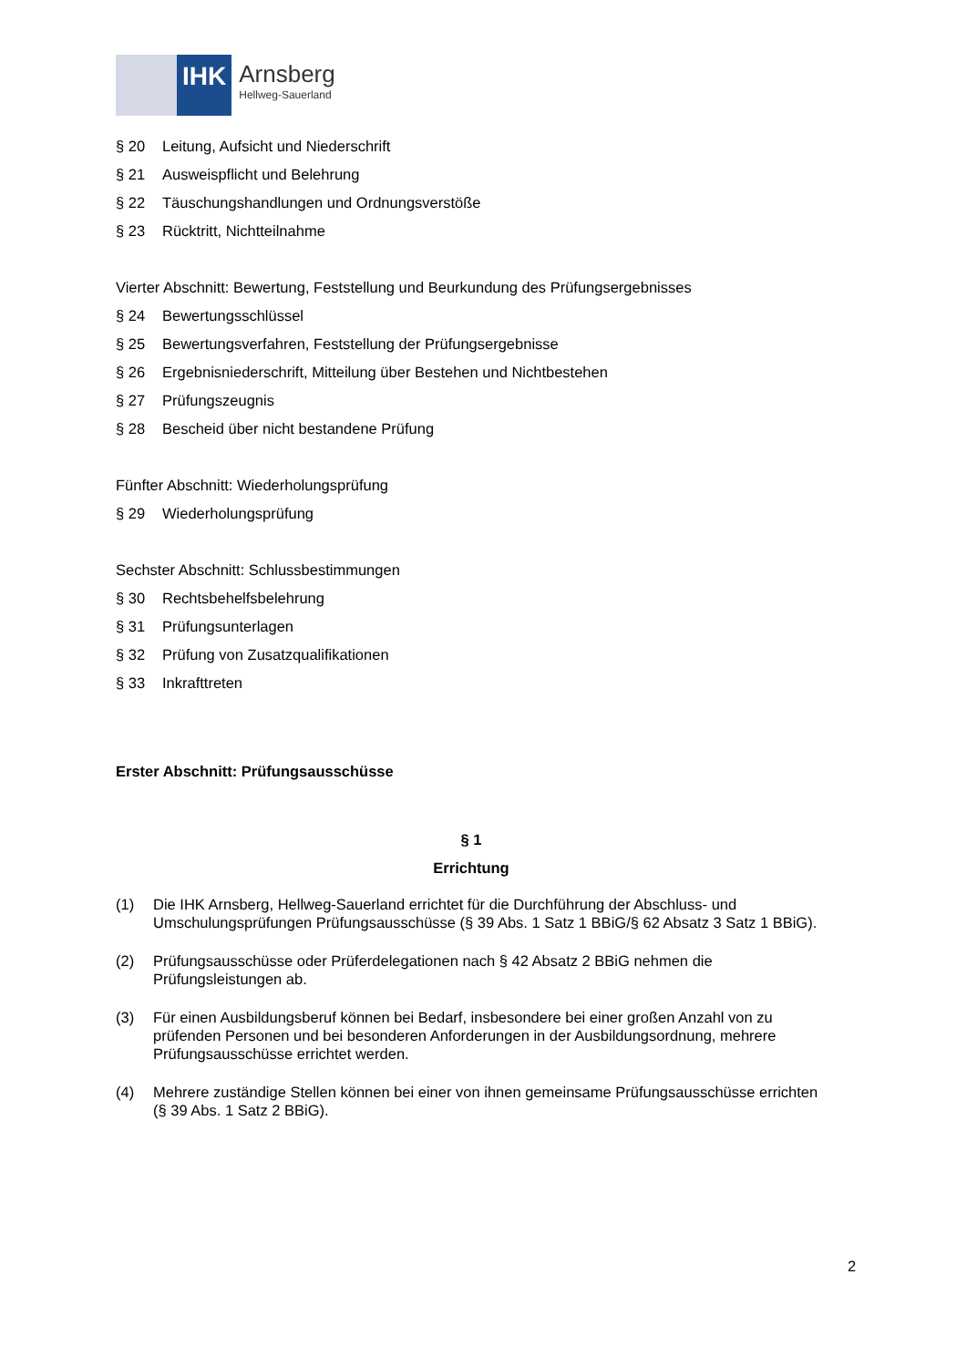IHK Arnsberg
Hellweg-Sauerland
§ 20 Leitung, Aufsicht und Niederschrift
§ 21 Ausweispflicht und Belehrung
§ 22 Täuschungshandlungen und Ordnungsverstöße
§ 23 Rücktritt, Nichtteilnahme
Vierter Abschnitt: Bewertung, Feststellung und Beurkundung des Prüfungsergebnisses
§ 24 Bewertungsschlüssel
§ 25 Bewertungsverfahren, Feststellung der Prüfungsergebnisse
§ 26 Ergebnisniederschrift, Mitteilung über Bestehen und Nichtbestehen
§ 27 Prüfungszeugnis
§ 28 Bescheid über nicht bestandene Prüfung
Fünfter Abschnitt: Wiederholungsprüfung
§ 29 Wiederholungsprüfung
Sechster Abschnitt: Schlussbestimmungen
§ 30 Rechtsbehelfsbelehrung
§ 31 Prüfungsunterlagen
§ 32 Prüfung von Zusatzqualifikationen
§ 33 Inkrafttreten
Erster Abschnitt: Prüfungsausschüsse
§ 1
Errichtung
(1) Die IHK Arnsberg, Hellweg-Sauerland errichtet für die Durchführung der Abschluss- und Umschulungsprüfungen Prüfungsausschüsse (§ 39 Abs. 1 Satz 1 BBiG/§ 62 Absatz 3 Satz 1 BBiG).
(2) Prüfungsausschüsse oder Prüferdelegationen nach § 42 Absatz 2 BBiG nehmen die Prüfungsleistungen ab.
(3) Für einen Ausbildungsberuf können bei Bedarf, insbesondere bei einer großen Anzahl von zu prüfenden Personen und bei besonderen Anforderungen in der Ausbildungsordnung, mehrere Prüfungsausschüsse errichtet werden.
(4) Mehrere zuständige Stellen können bei einer von ihnen gemeinsame Prüfungsausschüsse errichten (§ 39 Abs. 1 Satz 2 BBiG).
2